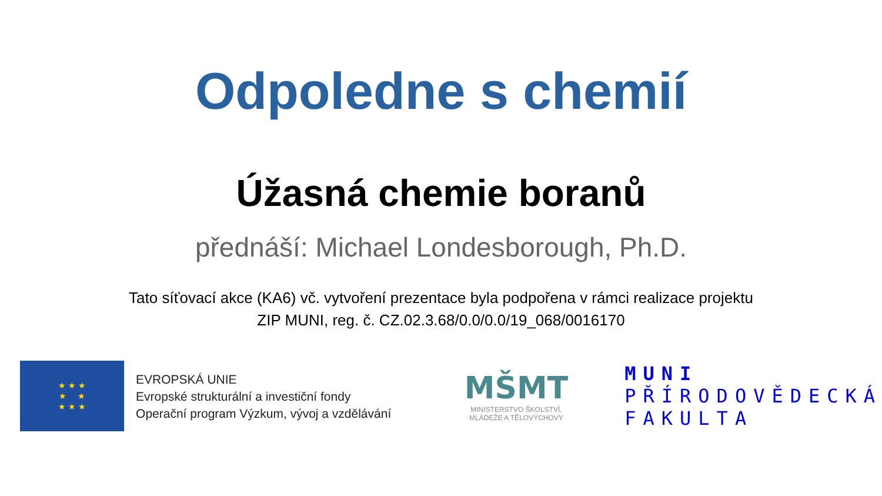Odpoledne s chemií
Úžasná chemie boranů
přednáší: Michael Londesborough, Ph.D.
Tato síťovací akce (KA6) vč. vytvoření prezentace byla podpořena v rámci realizace projektu
ZIP MUNI, reg. č. CZ.02.3.68/0.0/0.0/19_068/0016170
★ ★ ★
★ ★
★ ★ ★
EVROPSKÁ UNIE
Evropské strukturální a investiční fondy
Operační program Výzkum, vývoj a vzdělávání
MŠMT
MINISTERSTVO ŠKOLSTVÍ,
MLÁDEŽE A TĚLOVÝCHOVY
MUNI
PŘÍRODOVĚDECKÁ
FAKULTA